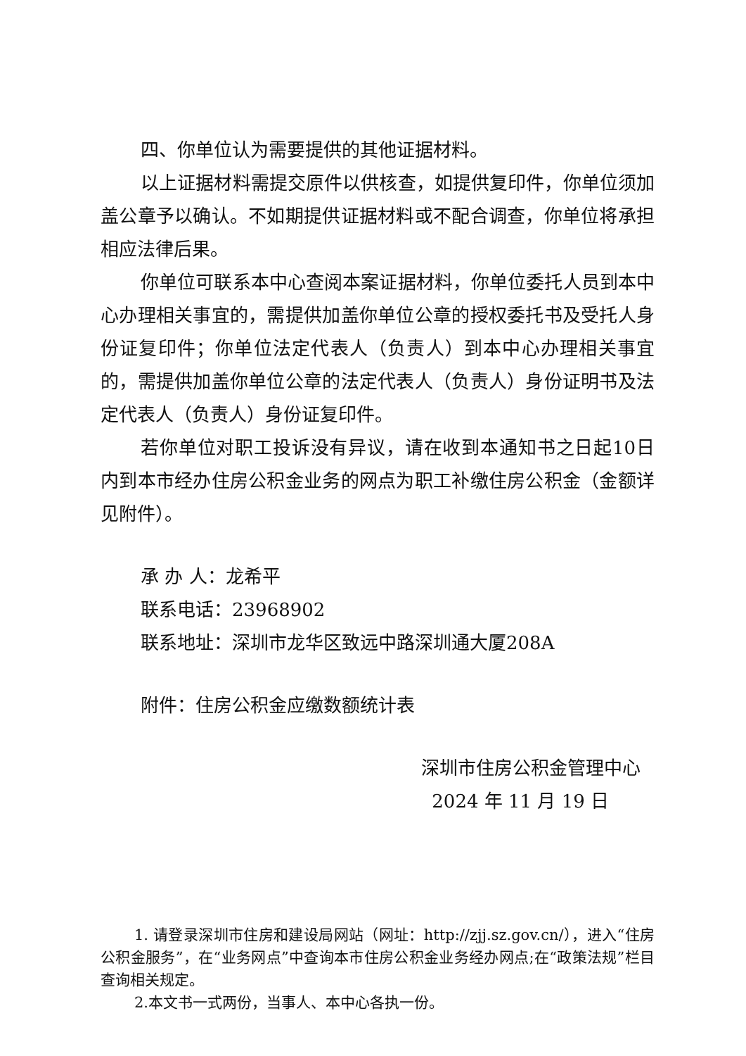四、你单位认为需要提供的其他证据材料。
以上证据材料需提交原件以供核查，如提供复印件，你单位须加盖公章予以确认。不如期提供证据材料或不配合调查，你单位将承担相应法律后果。
你单位可联系本中心查阅本案证据材料，你单位委托人员到本中心办理相关事宜的，需提供加盖你单位公章的授权委托书及受托人身份证复印件；你单位法定代表人（负责人）到本中心办理相关事宜的，需提供加盖你单位公章的法定代表人（负责人）身份证明书及法定代表人（负责人）身份证复印件。
若你单位对职工投诉没有异议，请在收到本通知书之日起10日内到本市经办住房公积金业务的网点为职工补缴住房公积金（金额详见附件）。
承 办 人：龙希平
联系电话：23968902
联系地址：深圳市龙华区致远中路深圳通大厦208A
附件：住房公积金应缴数额统计表
深圳市住房公积金管理中心
2024 年 11 月 19 日
1. 请登录深圳市住房和建设局网站（网址：http://zjj.sz.gov.cn/），进入“住房公积金服务”，在“业务网点”中查询本市住房公积金业务经办网点;在“政策法规”栏目查询相关规定。
2.本文书一式两份，当事人、本中心各执一份。